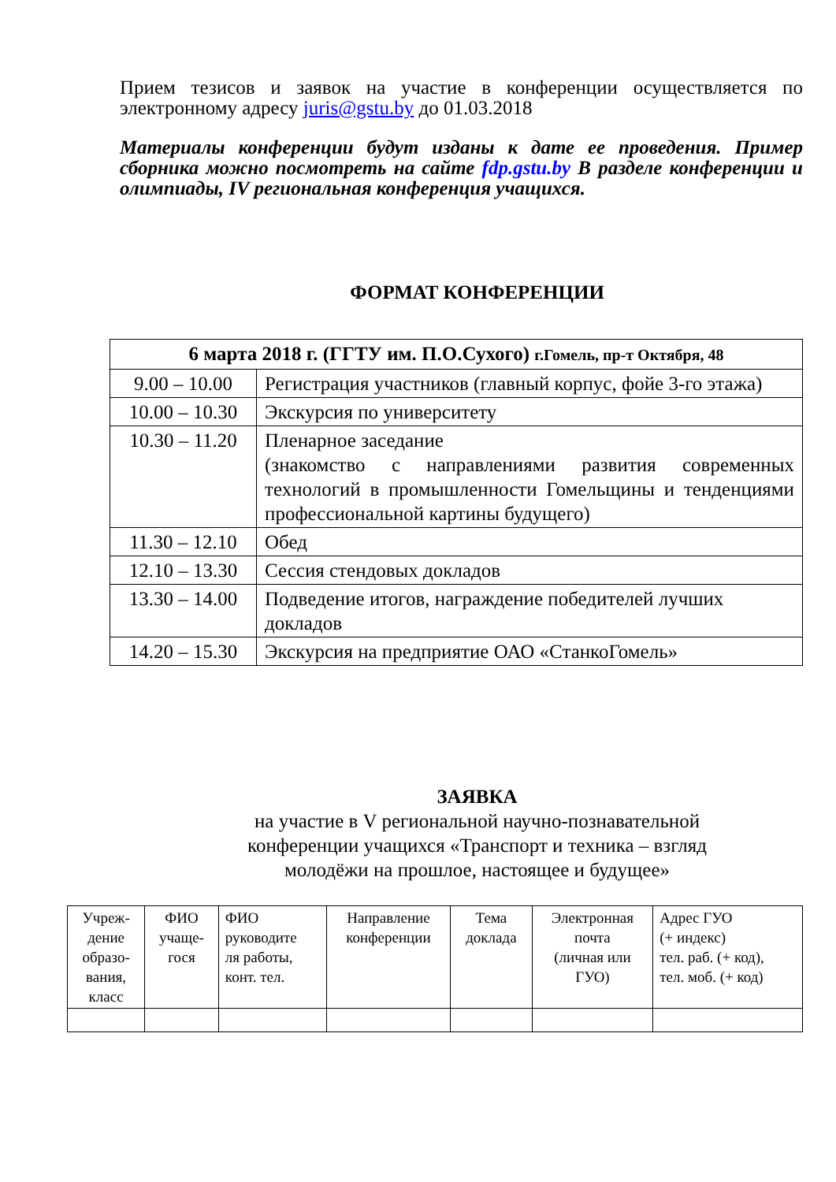Прием тезисов и заявок на участие в конференции осуществляется по электронному адресу juris@gstu.by до 01.03.2018
Материалы конференции будут изданы к дате ее проведения. Пример сборника можно посмотреть на сайте fdp.gstu.by В разделе конференции и олимпиады, IV региональная конференция учащихся.
ФОРМАТ КОНФЕРЕНЦИИ
| 6 марта 2018 г. (ГГТУ им. П.О.Сухого) г.Гомель, пр-т Октября, 48 | |
| 9.00 – 10.00 | Регистрация участников (главный корпус, фойе 3-го этажа) |
| 10.00 – 10.30 | Экскурсия по университету |
| 10.30 – 11.20 | Пленарное заседание (знакомство с направлениями развития современных технологий в промышленности Гомельщины и тенденциями профессиональной картины будущего) |
| 11.30 – 12.10 | Обед |
| 12.10 – 13.30 | Сессия стендовых докладов |
| 13.30 – 14.00 | Подведение итогов, награждение победителей лучших докладов |
| 14.20 – 15.30 | Экскурсия на предприятие ОАО «СтанкоГомель» |
ЗАЯВКА
на участие в V региональной научно-познавательной
конференции учащихся «Транспорт и техника – взгляд
молодёжи на прошлое, настоящее и будущее»
| Учреж- дение образо- вания, класс | ФИО учаще- гося | ФИО руководите ля работы, конт. тел. | Направление конференции | Тема доклада | Электронная почта (личная или ГУО) | Адрес ГУО (+ индекс) тел. раб. (+ код), тел. моб. (+ код) |